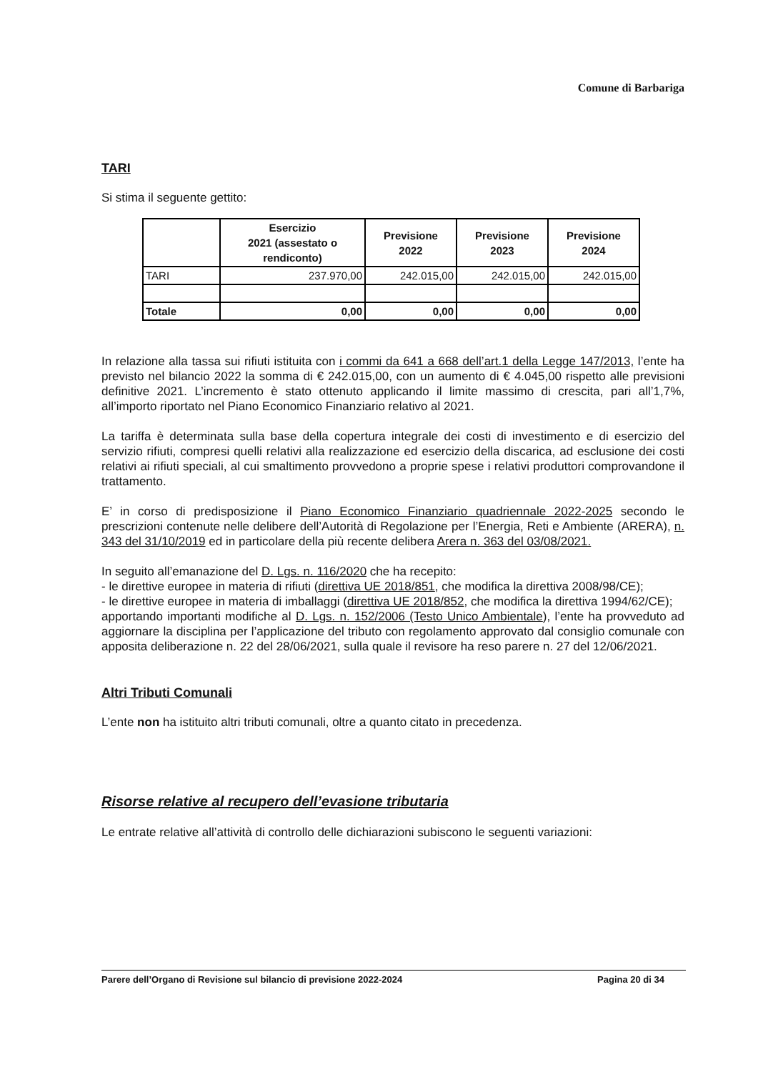Comune di Barbariga
TARI
Si stima il seguente gettito:
| | Esercizio 2021 (assestato o rendiconto) | Previsione 2022 | Previsione 2023 | Previsione 2024 |
| --- | --- | --- | --- | --- |
| TARI | 237.970,00 | 242.015,00 | 242.015,00 | 242.015,00 |
| Totale | 0,00 | 0,00 | 0,00 | 0,00 |
In relazione alla tassa sui rifiuti istituita con i commi da 641 a 668 dell’art.1 della Legge 147/2013, l’ente ha previsto nel bilancio 2022 la somma di € 242.015,00, con un aumento di € 4.045,00 rispetto alle previsioni definitive 2021. L’incremento è stato ottenuto applicando il limite massimo di crescita, pari all’1,7%, all’importo riportato nel Piano Economico Finanziario relativo al 2021.
La tariffa è determinata sulla base della copertura integrale dei costi di investimento e di esercizio del servizio rifiuti, compresi quelli relativi alla realizzazione ed esercizio della discarica, ad esclusione dei costi relativi ai rifiuti speciali, al cui smaltimento provvedono a proprie spese i relativi produttori comprovandone il trattamento.
E’ in corso di predisposizione il Piano Economico Finanziario quadriennale 2022-2025 secondo le prescrizioni contenute nelle delibere dell’Autorità di Regolazione per l’Energia, Reti e Ambiente (ARERA), n. 343 del 31/10/2019 ed in particolare della più recente delibera Arera n. 363 del 03/08/2021.
In seguito all’emanazione del D. Lgs. n. 116/2020 che ha recepito:
- le direttive europee in materia di rifiuti (direttiva UE 2018/851, che modifica la direttiva 2008/98/CE);
- le direttive europee in materia di imballaggi (direttiva UE 2018/852, che modifica la direttiva 1994/62/CE);
apportando importanti modifiche al D. Lgs. n. 152/2006 (Testo Unico Ambientale), l’ente ha provveduto ad aggiornare la disciplina per l’applicazione del tributo con regolamento approvato dal consiglio comunale con apposita deliberazione n. 22 del 28/06/2021, sulla quale il revisore ha reso parere n. 27 del 12/06/2021.
Altri Tributi Comunali
L’ente non ha istituito altri tributi comunali, oltre a quanto citato in precedenza.
Risorse relative al recupero dell’evasione tributaria
Le entrate relative all’attività di controllo delle dichiarazioni subiscono le seguenti variazioni:
Parere dell’Organo di Revisione sul bilancio di previsione 2022-2024 Pagina 20 di 34